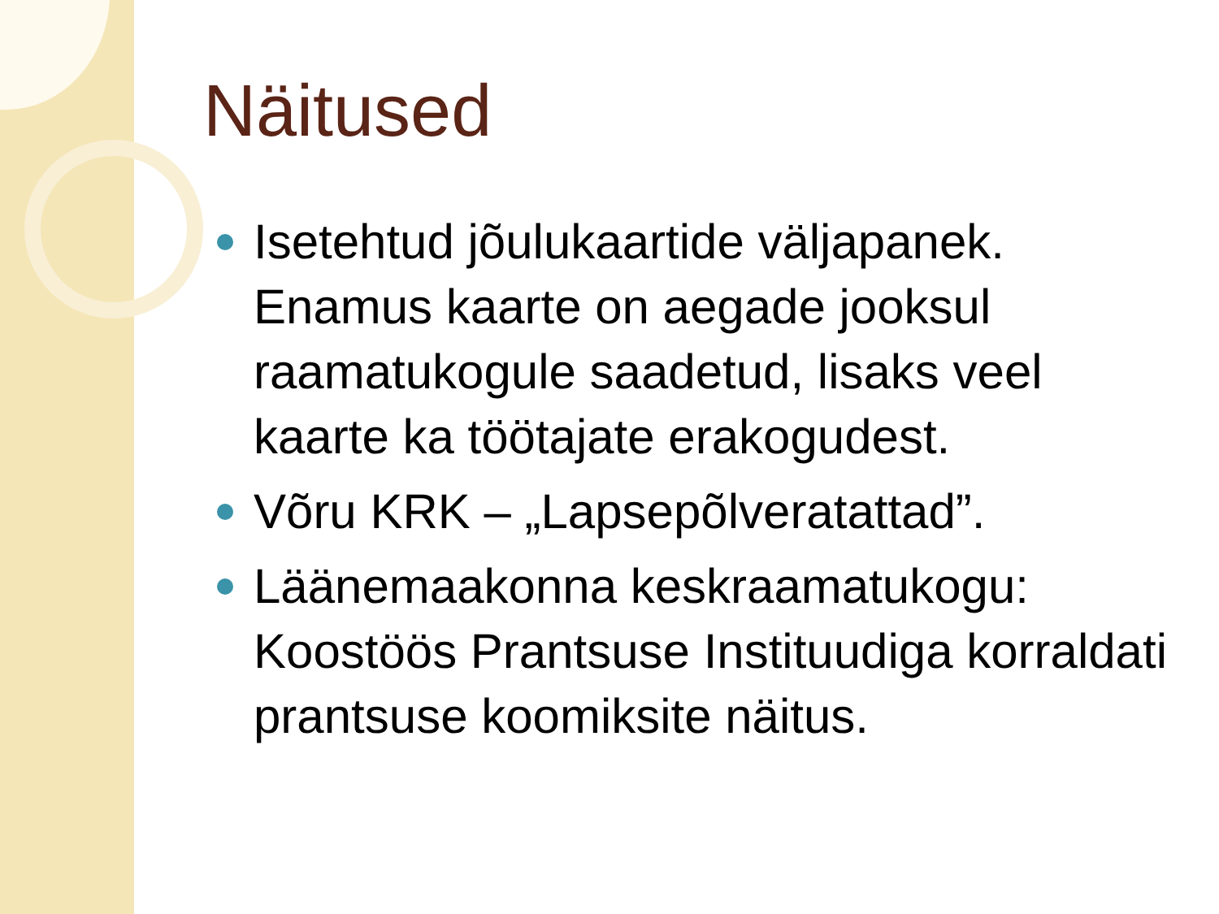Näitused
Isetehtud jõulukaartide väljapanek. Enamus kaarte on aegade jooksul raamatukogule saadetud, lisaks veel kaarte ka töötajate erakogudest.
Võru KRK – „Lapsepõlveratattad”.
Läänemaakonna keskraamatukogu: Koostöös Prantsuse Instituudiga korraldati prantsuse koomiksite näitus.